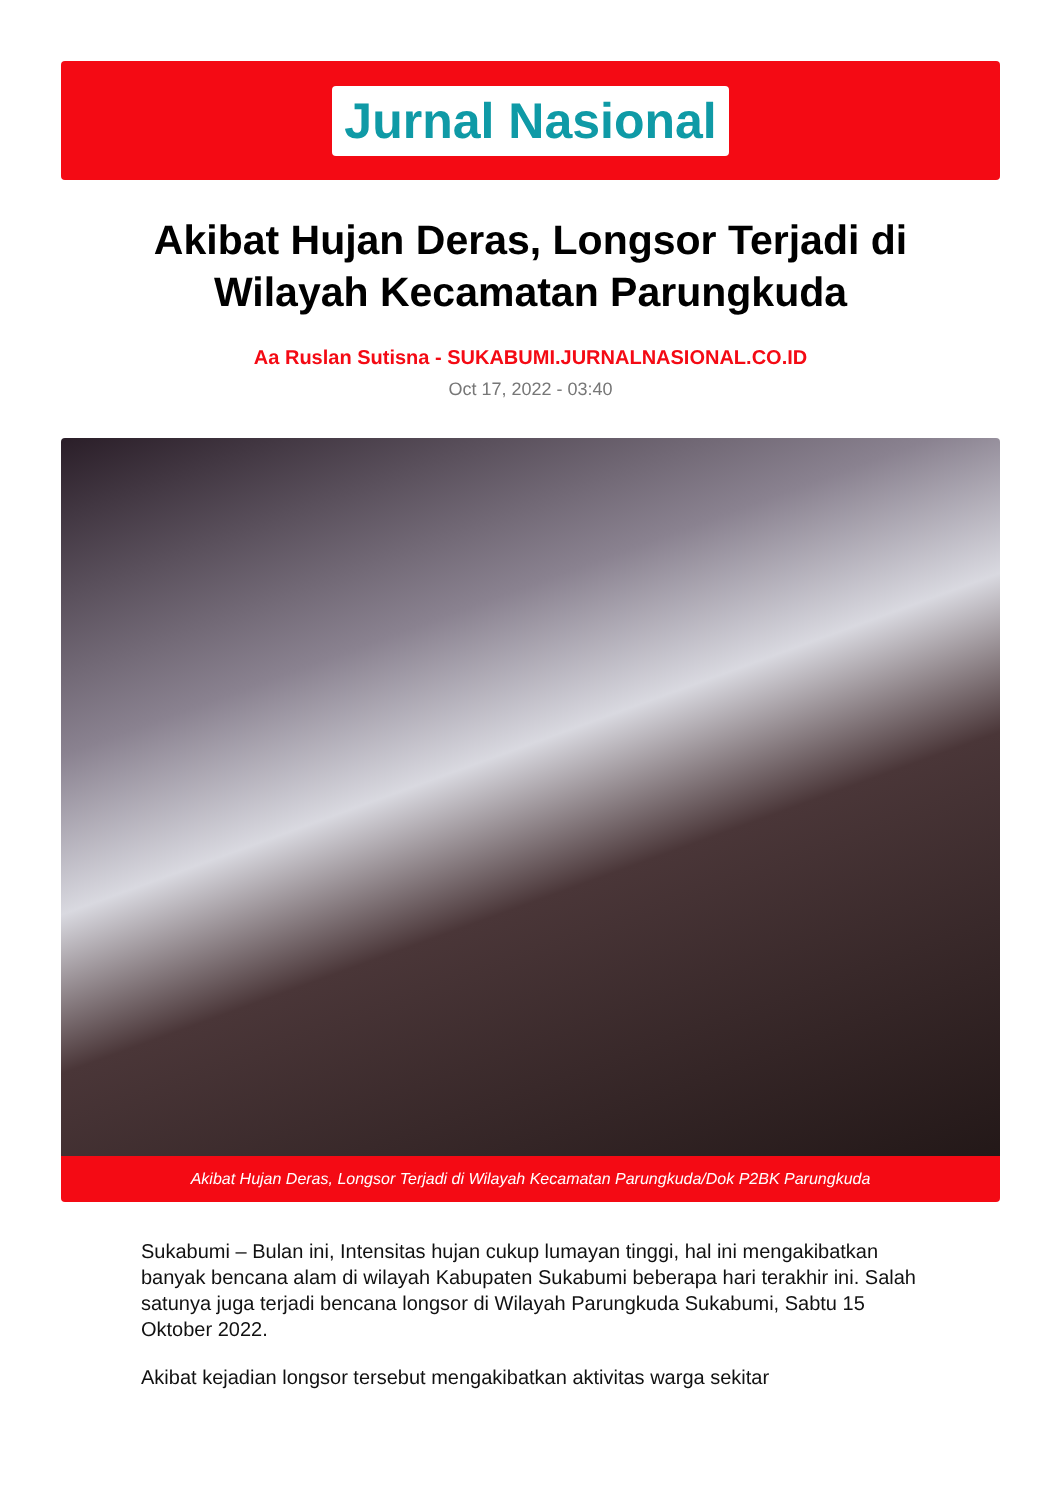Jurnal Nasional
Akibat Hujan Deras, Longsor Terjadi di Wilayah Kecamatan Parungkuda
Aa Ruslan Sutisna - SUKABUMI.JURNALNASIONAL.CO.ID
Oct 17, 2022 - 03:40
Akibat Hujan Deras, Longsor Terjadi di Wilayah Kecamatan Parungkuda/Dok P2BK Parungkuda
Sukabumi – Bulan ini, Intensitas hujan cukup lumayan tinggi, hal ini mengakibatkan banyak bencana alam di wilayah Kabupaten Sukabumi beberapa hari terakhir ini. Salah satunya juga terjadi bencana longsor di Wilayah Parungkuda Sukabumi, Sabtu 15 Oktober 2022.
Akibat kejadian longsor tersebut mengakibatkan aktivitas warga sekitar